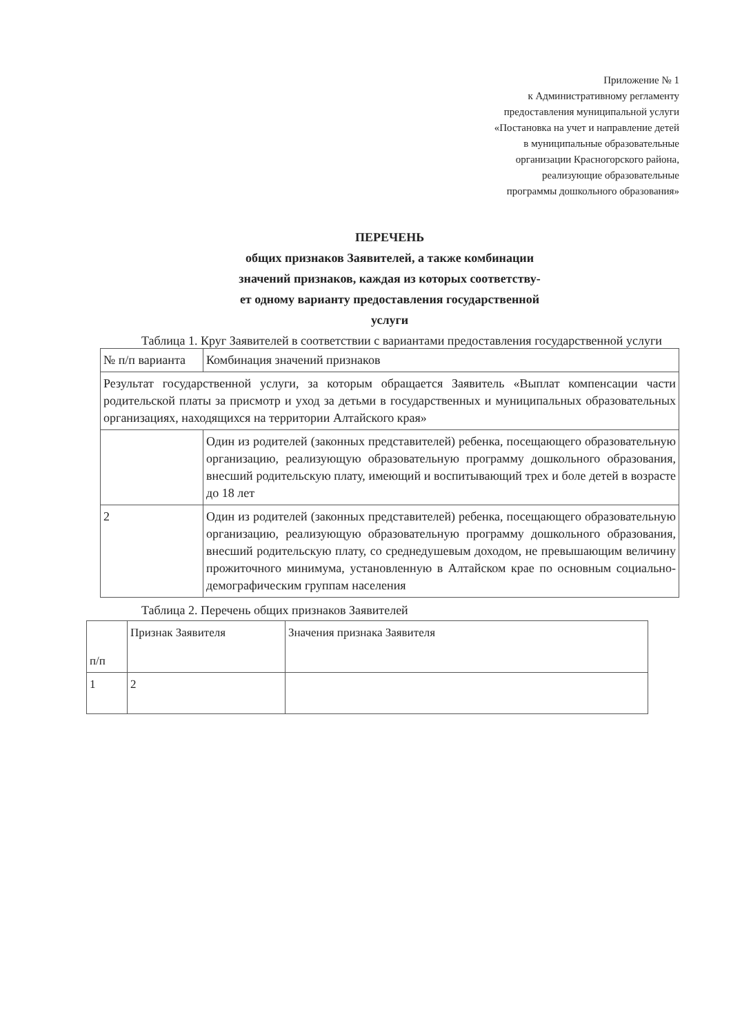Приложение № 1
к Административному регламенту
предоставления муниципальной услуги
«Постановка на учет и направление детей
в муниципальные образовательные
организации Красногорского района,
реализующие образовательные
программы дошкольного образования»
ПЕРЕЧЕНЬ
общих признаков Заявителей, а также комбинации
значений признаков, каждая из которых соответству-
ет одному варианту предоставления государственной
услуги
Таблица 1. Круг Заявителей в соответствии с вариантами предоставления государственной услуги
| № п/п варианта | Комбинация значений признаков |
| Результат государственной услуги, за которым обращается Заявитель «Выплат компенсации части родительской платы за присмотр и уход за детьми в государственных и муниципальных образовательных организациях, находящихся на территории Алтайского края» | |
| | Один из родителей (законных представителей) ребенка, посещающего образовательную организацию, реализующую образовательную программу дошкольного образования, внесший родительскую плату, имеющий и воспитывающий трех и боле детей в возрасте до 18 лет |
| 2 | Один из родителей (законных представителей) ребенка, посещающего образовательную организацию, реализующую образовательную программу дошкольного образования, внесший родительскую плату, со среднедушевым доходом, не превышающим величину прожиточного минимума, установленную в Алтайском крае по основным социально-демографическим группам населения |
Таблица 2. Перечень общих признаков Заявителей
| п/п | Признак Заявителя | Значения признака Заявителя |
| 1 | 2 | |